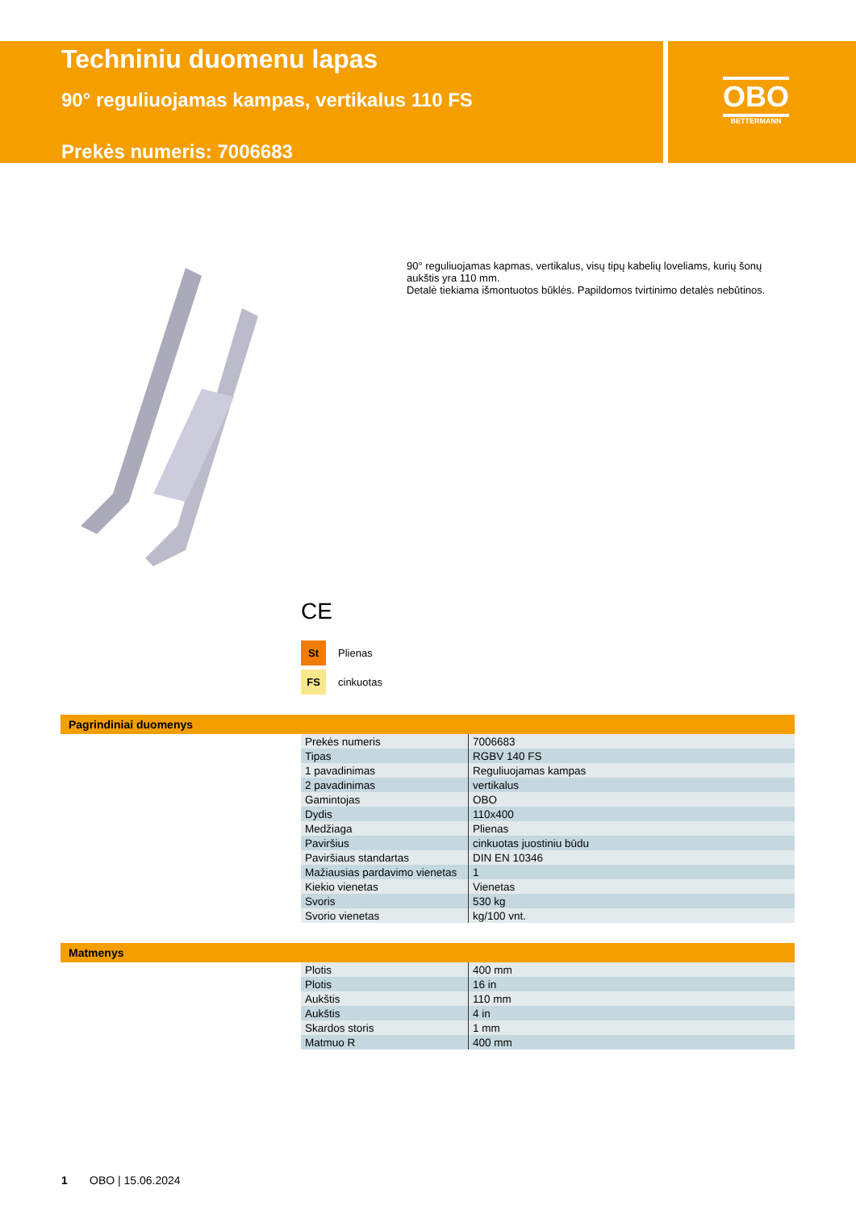Techniniu duomenu lapas
90° reguliuojamas kampas, vertikalus 110 FS
Prekės numeris: 7006683
OBO
BETTERMANN
90° reguliuojamas kapmas, vertikalus, visų tipų kabelių loveliams, kurių šonų aukštis yra 110 mm.
Detalė tiekiama išmontuotos būklės. Papildomos tvirtinimo detalės nebūtinos.
CE
St Plienas
FS cinkuotas
Pagrindiniai duomenys
| Prekės numeris | 7006683 |
| Tipas | RGBV 140 FS |
| 1 pavadinimas | Reguliuojamas kampas |
| 2 pavadinimas | vertikalus |
| Gamintojas | OBO |
| Dydis | 110x400 |
| Medžiaga | Plienas |
| Paviršius | cinkuotas juostiniu būdu |
| Paviršiaus standartas | DIN EN 10346 |
| Mažiausias pardavimo vienetas | 1 |
| Kiekio vienetas | Vienetas |
| Svoris | 530 kg |
| Svorio vienetas | kg/100 vnt. |
Matmenys
| Plotis | 400 mm |
| Plotis | 16 in |
| Aukštis | 110 mm |
| Aukštis | 4 in |
| Skardos storis | 1 mm |
| Matmuo R | 400 mm |
1 OBO | 15.06.2024